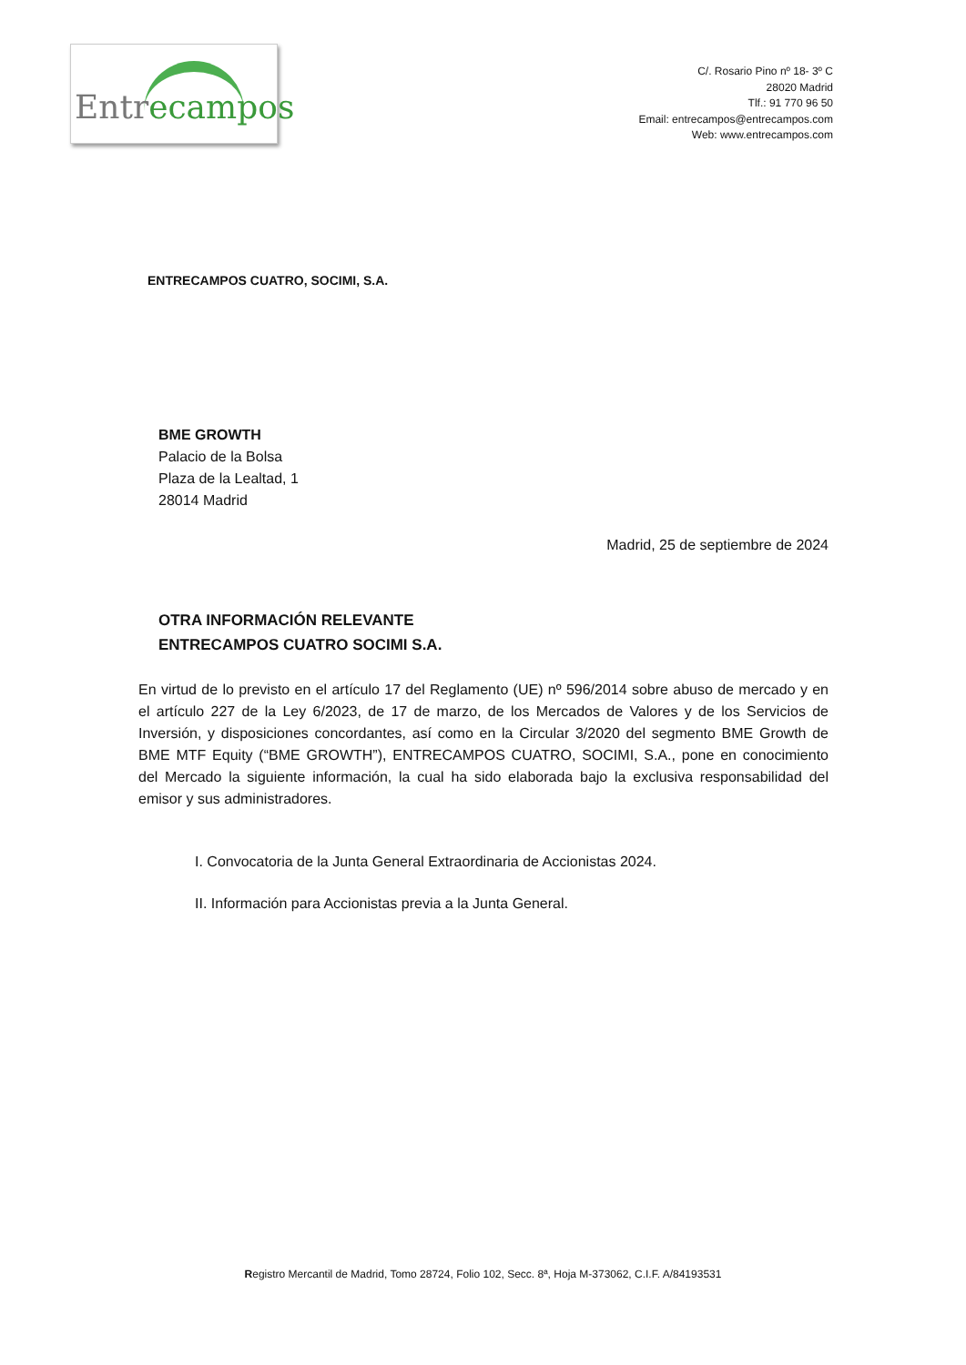Entrecampos
C/. Rosario Pino nº 18- 3º C
28020 Madrid
Tlf.: 91 770 96 50
Email: entrecampos@entrecampos.com
Web: www.entrecampos.com
ENTRECAMPOS CUATRO, SOCIMI, S.A.
BME GROWTH
Palacio de la Bolsa
Plaza de la Lealtad, 1
28014 Madrid
Madrid, 25 de septiembre de 2024
OTRA INFORMACIÓN RELEVANTE
ENTRECAMPOS CUATRO SOCIMI S.A.
En virtud de lo previsto en el artículo 17 del Reglamento (UE) nº 596/2014 sobre abuso de mercado y en el artículo 227 de la Ley 6/2023, de 17 de marzo, de los Mercados de Valores y de los Servicios de Inversión, y disposiciones concordantes, así como en la Circular 3/2020 del segmento BME Growth de BME MTF Equity (“BME GROWTH”), ENTRECAMPOS CUATRO, SOCIMI, S.A., pone en conocimiento del Mercado la siguiente información, la cual ha sido elaborada bajo la exclusiva responsabilidad del emisor y sus administradores.
I. Convocatoria de la Junta General Extraordinaria de Accionistas 2024.
II. Información para Accionistas previa a la Junta General.
Registro Mercantil de Madrid, Tomo 28724, Folio 102, Secc. 8ª, Hoja M-373062, C.I.F. A/84193531